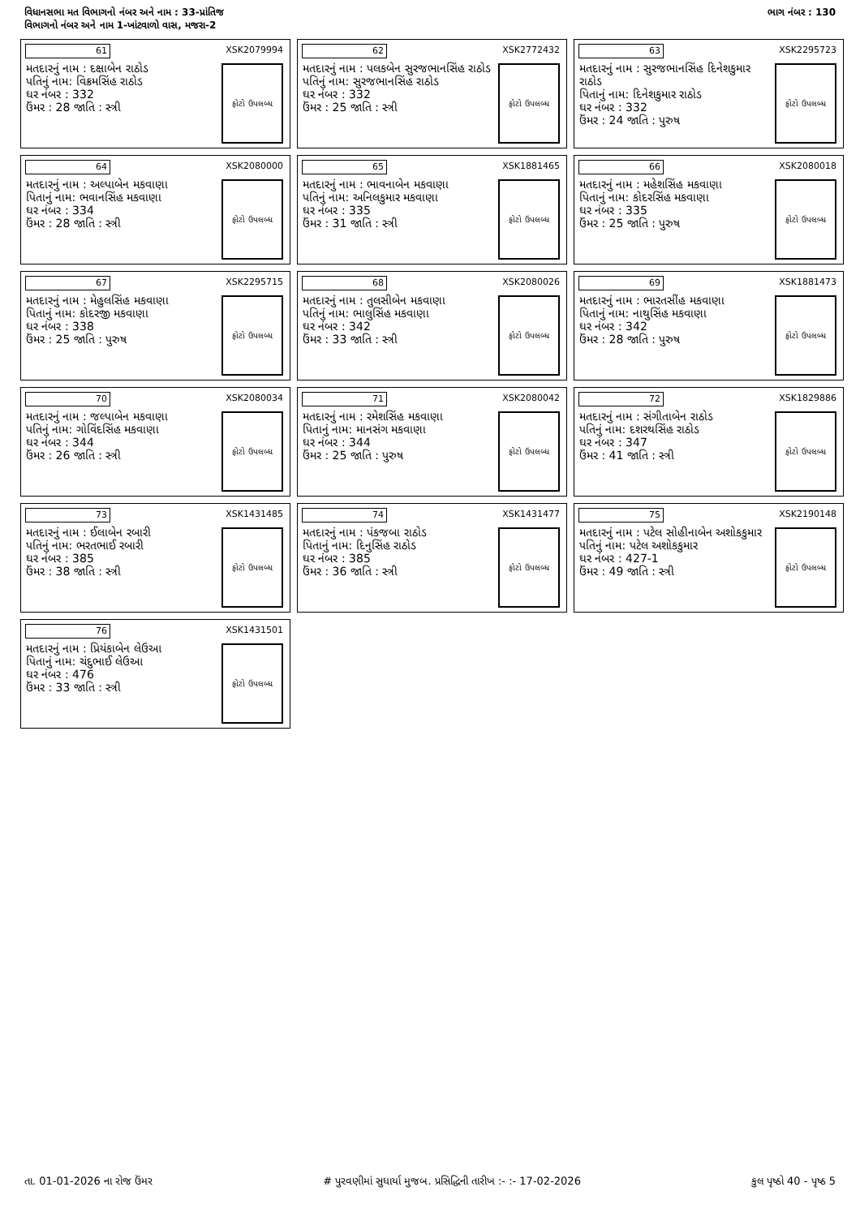વિધાનસભા મત વિભાગનો નંબર અને નામ : 33-પ્રાંતિજ
વિભાગનો નંબર અને નામ 1-ખાંટવાળો વાસ, મજરા-2
ભાગ નંબર : 130
61 XSK2079994
મતદારનું નામ : દક્ષાબેન રાઠોડ
પતિનું નામ: વિક્રમસિંહ રાઠોડ
ઘર નંબર : 332
ઉંમર : 28 જાતિ : સ્ત્રી
ફોટો ઉપલબ્ધ
62 XSK2772432
મતદારનું નામ : પલકબેન સુરજભાનસિંહ રાઠોડ
પતિનું નામ: સુરજભાનસિંહ રાઠોડ
ઘર નંબર : 332
ઉંમર : 25 જાતિ : સ્ત્રી
ફોટો ઉપલબ્ધ
63 XSK2295723
મતદારનું નામ : સુરજભાનસિંહ દિનેશકુમાર રાઠોડ
પિતાનું નામ: દિનેશકુમાર રાઠોડ
ઘર નંબર : 332
ઉંમર : 24 જાતિ : પુરુષ
ફોટો ઉપલબ્ધ
64 XSK2080000
મતદારનું નામ : અલ્પાબેન મકવાણા
પિતાનું નામ: ભવાનસિંહ મકવાણા
ઘર નંબર : 334
ઉંમર : 28 જાતિ : સ્ત્રી
ફોટો ઉપલબ્ધ
65 XSK1881465
મતદારનું નામ : ભાવનાબેન મકવાણા
પતિનું નામ: અનિલકુમાર મકવાણા
ઘર નંબર : 335
ઉંમર : 31 જાતિ : સ્ત્રી
ફોટો ઉપલબ્ધ
66 XSK2080018
મતદારનું નામ : મહેશસિંહ મકવાણા
પિતાનું નામ: કોદરસિંહ મકવાણા
ઘર નંબર : 335
ઉંમર : 25 જાતિ : પુરુષ
ફોટો ઉપલબ્ધ
67 XSK2295715
મતદારનું નામ : મેહુલસિંહ મકવાણા
પિતાનું નામ: કોદરજી મકવાણા
ઘર નંબર : 338
ઉંમર : 25 જાતિ : પુરુષ
ફોટો ઉપલબ્ધ
68 XSK2080026
મતદારનું નામ : તુલસીબેન મકવાણા
પતિનું નામ: ભાલુસિંહ મકવાણા
ઘર નંબર : 342
ઉંમર : 33 જાતિ : સ્ત્રી
ફોટો ઉપલબ્ધ
69 XSK1881473
મતદારનું નામ : ભારતસીંહ મકવાણા
પિતાનું નામ: નાથુસિંહ મકવાણા
ઘર નંબર : 342
ઉંમર : 28 જાતિ : પુરુષ
ફોટો ઉપલબ્ધ
70 XSK2080034
મતદારનું નામ : જલ્પાબેન મકવાણા
પતિનું નામ: ગોવિંદસિંહ મકવાણા
ઘર નંબર : 344
ઉંમર : 26 જાતિ : સ્ત્રી
ફોટો ઉપલબ્ધ
71 XSK2080042
મતદારનું નામ : રમેશસિંહ મકવાણા
પિતાનું નામ: માનસંગ મકવાણા
ઘર નંબર : 344
ઉંમર : 25 જાતિ : પુરુષ
ફોટો ઉપલબ્ધ
72 XSK1829886
મતદારનું નામ : સંગીતાબેન રાઠોડ
પતિનું નામ: દશરથસિંહ રાઠોડ
ઘર નંબર : 347
ઉંમર : 41 જાતિ : સ્ત્રી
ફોટો ઉપલબ્ધ
73 XSK1431485
મતદારનું નામ : ઈલાબેન રબારી
પતિનું નામ: ભરતભાઈ રબારી
ઘર નંબર : 385
ઉંમર : 38 જાતિ : સ્ત્રી
ફોટો ઉપલબ્ધ
74 XSK1431477
મતદારનું નામ : પંકજબા રાઠોડ
પિતાનું નામ: દિનુસિંહ રાઠોડ
ઘર નંબર : 385
ઉંમર : 36 જાતિ : સ્ત્રી
ફોટો ઉપલબ્ધ
75 XSK2190148
મતદારનું નામ : પટેલ સોહીનાબેન અશોકકુમાર
પતિનું નામ: પટેલ અશોકકુમાર
ઘર નંબર : 427-1
ઉંમર : 49 જાતિ : સ્ત્રી
ફોટો ઉપલબ્ધ
76 XSK1431501
મતદારનું નામ : પ્રિયંકાબેન લેઉઆ
પિતાનું નામ: ચંદુભાઈ લેઉઆ
ઘર નંબર : 476
ઉંમર : 33 જાતિ : સ્ત્રી
ફોટો ઉપલબ્ધ
તા. 01-01-2026 ના રોજ ઉંમર # પુરવણીમાં સુધાર્યા મુજબ. પ્રસિદ્ધિની તારીખ :- :- 17-02-2026 કુલ પૃષ્ઠો 40 - પૃષ્ઠ 5